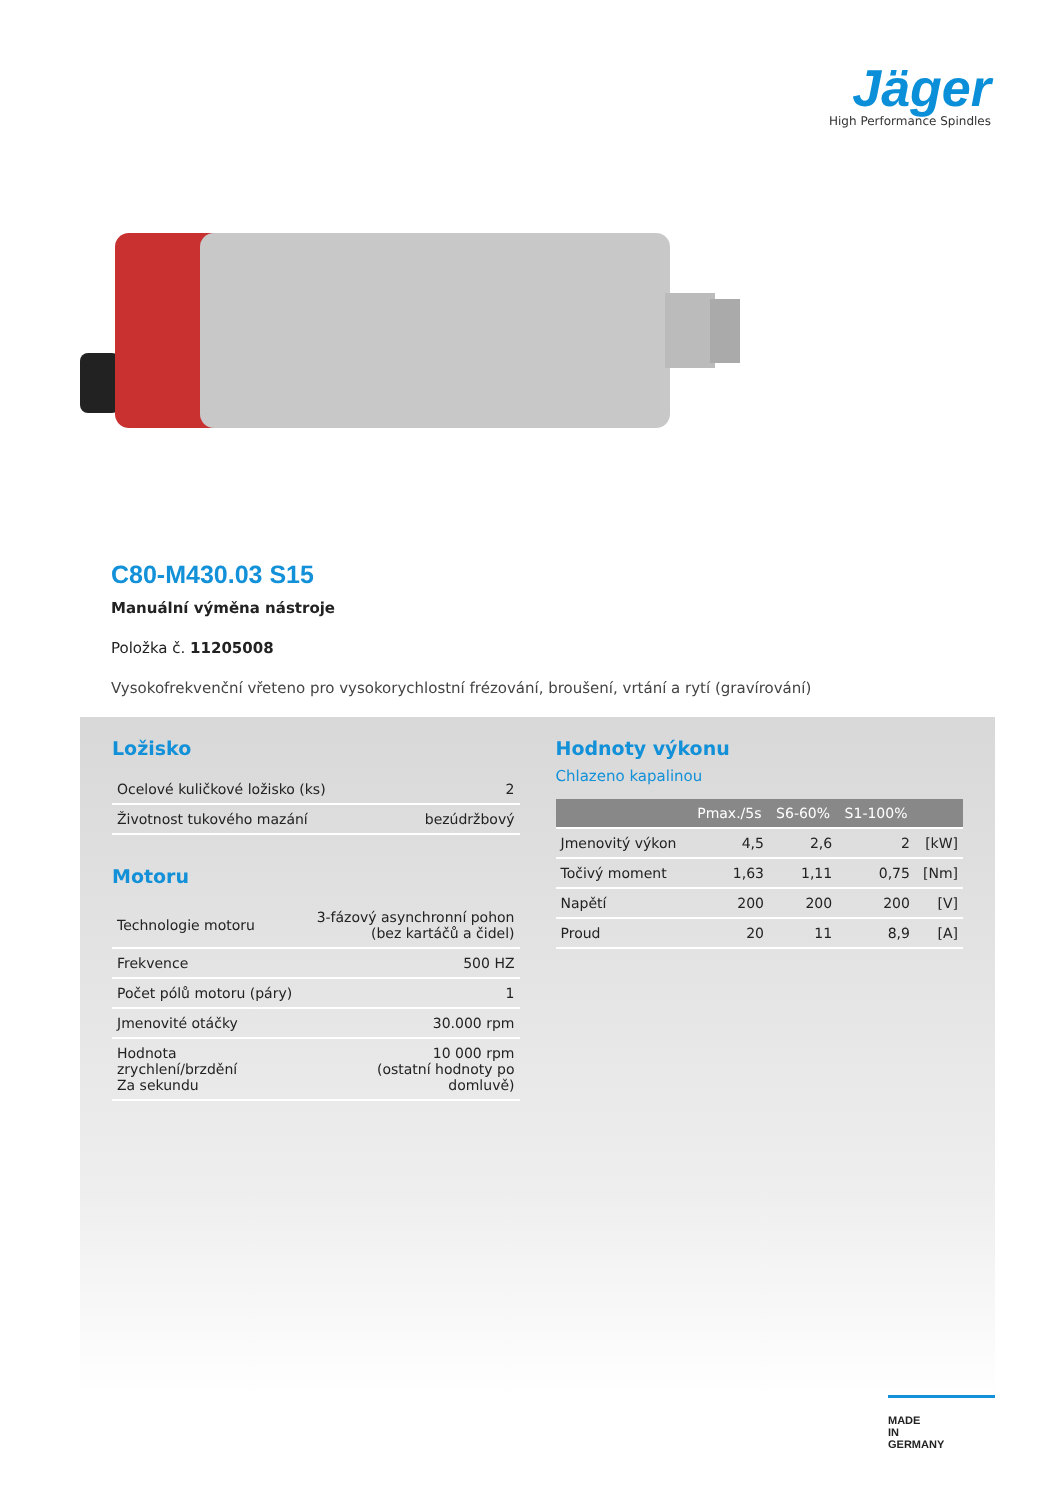Jäger
High Performance Spindles
C80-M430.03 S15
Manuální výměna nástroje
Položka č. 11205008
Vysokofrekvenční vřeteno pro vysokorychlostní frézování, broušení, vrtání a rytí (gravírování)
Ložisko
| Ocelové kuličkové ložisko (ks) | 2 |
| Životnost tukového mazání | bezúdržbový |
Motoru
| Technologie motoru | 3-fázový asynchronní pohon (bez kartáčů a čidel) |
| Frekvence | 500 HZ |
| Počet pólů motoru (páry) | 1 |
| Jmenovité otáčky | 30.000 rpm |
| Hodnota zrychlení/brzdění Za sekundu | 10 000 rpm (ostatní hodnoty po domluvě) |
Hodnoty výkonu
Chlazeno kapalinou
| | Pmax./5s | S6-60% | S1-100% | |
| --- | --- | --- | --- | --- |
| Jmenovitý výkon | 4,5 | 2,6 | 2 | [kW] |
| Točivý moment | 1,63 | 1,11 | 0,75 | [Nm] |
| Napětí | 200 | 200 | 200 | [V] |
| Proud | 20 | 11 | 8,9 | [A] |
MADE
IN
GERMANY